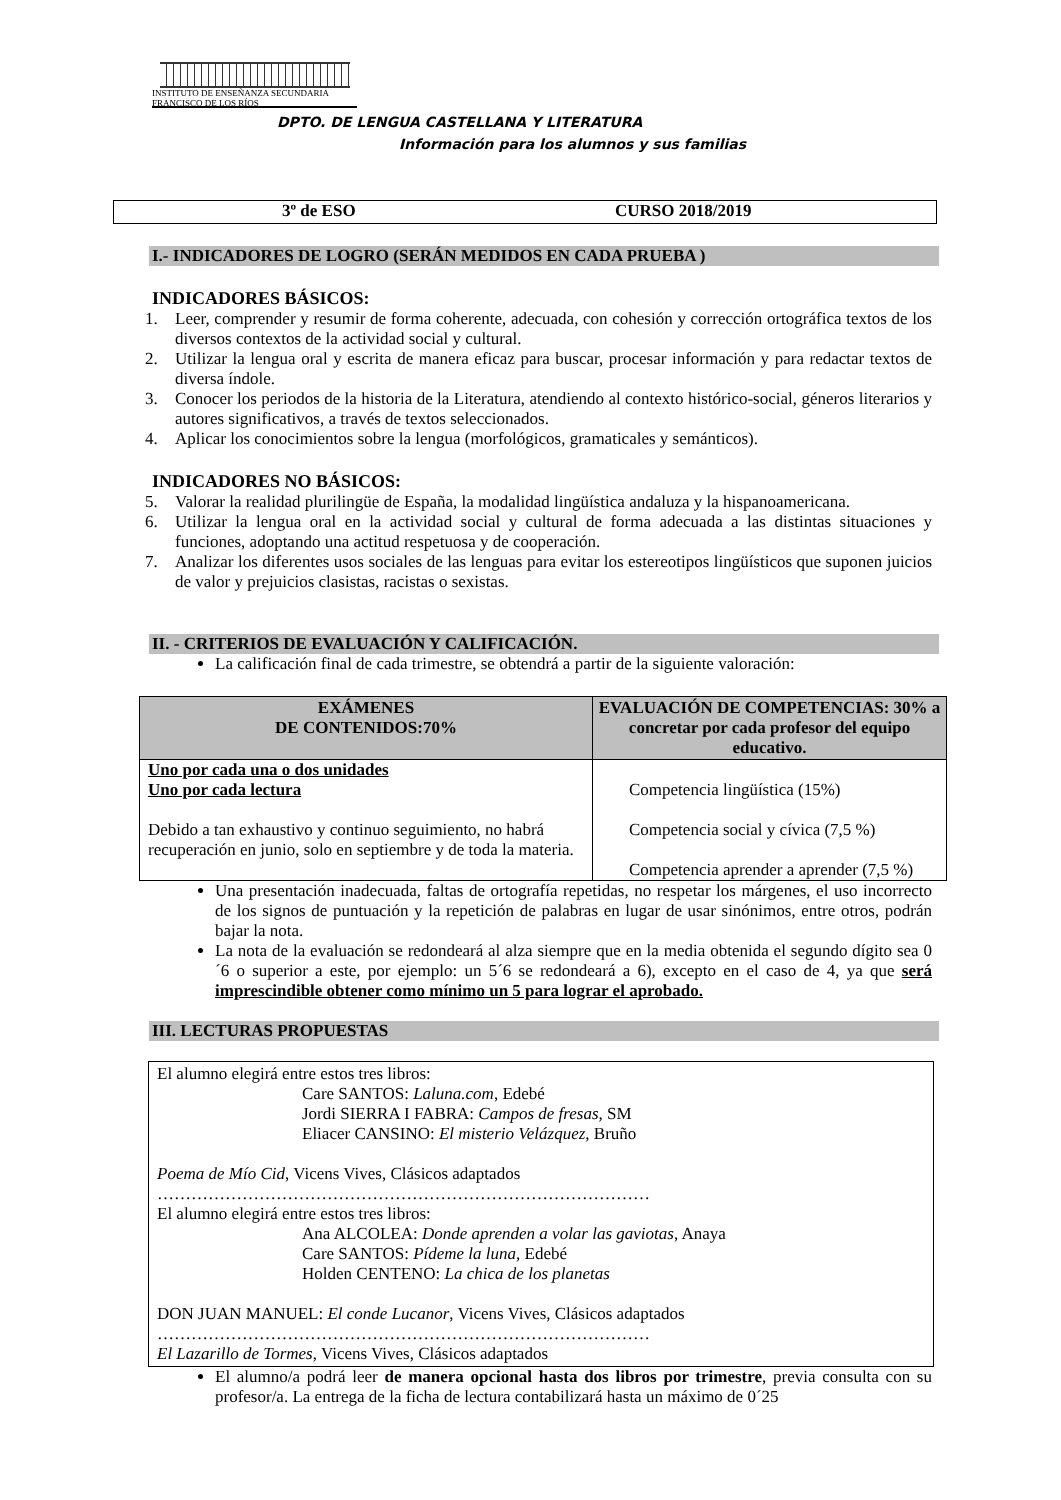INSTITUTO DE ENSEÑANZA SECUNDARIA
FRANCISCO DE LOS RÍOS
DPTO. DE LENGUA CASTELLANA Y LITERATURA
Información para los alumnos y sus familias
3º de ESO CURSO 2018/2019
I.- INDICADORES DE LOGRO (SERÁN MEDIDOS EN CADA PRUEBA )
INDICADORES BÁSICOS:
1. Leer, comprender y resumir de forma coherente, adecuada, con cohesión y corrección ortográfica textos de los diversos contextos de la actividad social y cultural.
2. Utilizar la lengua oral y escrita de manera eficaz para buscar, procesar información y para redactar textos de diversa índole.
3. Conocer los periodos de la historia de la Literatura, atendiendo al contexto histórico-social, géneros literarios y autores significativos, a través de textos seleccionados.
4. Aplicar los conocimientos sobre la lengua (morfológicos, gramaticales y semánticos).
INDICADORES NO BÁSICOS:
5. Valorar la realidad plurilingüe de España, la modalidad lingüística andaluza y la hispanoamericana.
6. Utilizar la lengua oral en la actividad social y cultural de forma adecuada a las distintas situaciones y funciones, adoptando una actitud respetuosa y de cooperación.
7. Analizar los diferentes usos sociales de las lenguas para evitar los estereotipos lingüísticos que suponen juicios de valor y prejuicios clasistas, racistas o sexistas.
II. - CRITERIOS DE EVALUACIÓN Y CALIFICACIÓN.
La calificación final de cada trimestre, se obtendrá a partir de la siguiente valoración:
| EXÁMENES DE CONTENIDOS:70% | EVALUACIÓN DE COMPETENCIAS: 30% a concretar por cada profesor del equipo educativo. |
| --- | --- |
| Uno por cada una o dos unidades Uno por cada lectura Debido a tan exhaustivo y continuo seguimiento, no habrá recuperación en junio, solo en septiembre y de toda la materia. | Competencia lingüística (15%) Competencia social y cívica (7,5 %) Competencia aprender a aprender (7,5 %) |
Una presentación inadecuada, faltas de ortografía repetidas, no respetar los márgenes, el uso incorrecto de los signos de puntuación y la repetición de palabras en lugar de usar sinónimos, entre otros, podrán bajar la nota.
La nota de la evaluación se redondeará al alza siempre que en la media obtenida el segundo dígito sea 0´6 o superior a este, por ejemplo: un 5´6 se redondeará a 6), excepto en el caso de 4, ya que será imprescindible obtener como mínimo un 5 para lograr el aprobado.
III. LECTURAS PROPUESTAS
El alumno elegirá entre estos tres libros:
Care SANTOS: Laluna.com, Edebé
Jordi SIERRA I FABRA: Campos de fresas, SM
Eliacer CANSINO: El misterio Velázquez, Bruño
Poema de Mío Cid, Vicens Vives, Clásicos adaptados
……………………………………………………………………………
El alumno elegirá entre estos tres libros:
Ana ALCOLEA: Donde aprenden a volar las gaviotas, Anaya
Care SANTOS: Pídeme la luna, Edebé
Holden CENTENO: La chica de los planetas
DON JUAN MANUEL: El conde Lucanor, Vicens Vives, Clásicos adaptados
……………………………………………………………………………
El Lazarillo de Tormes, Vicens Vives, Clásicos adaptados
El alumno/a podrá leer de manera opcional hasta dos libros por trimestre, previa consulta con su profesor/a. La entrega de la ficha de lectura contabilizará hasta un máximo de 0´25